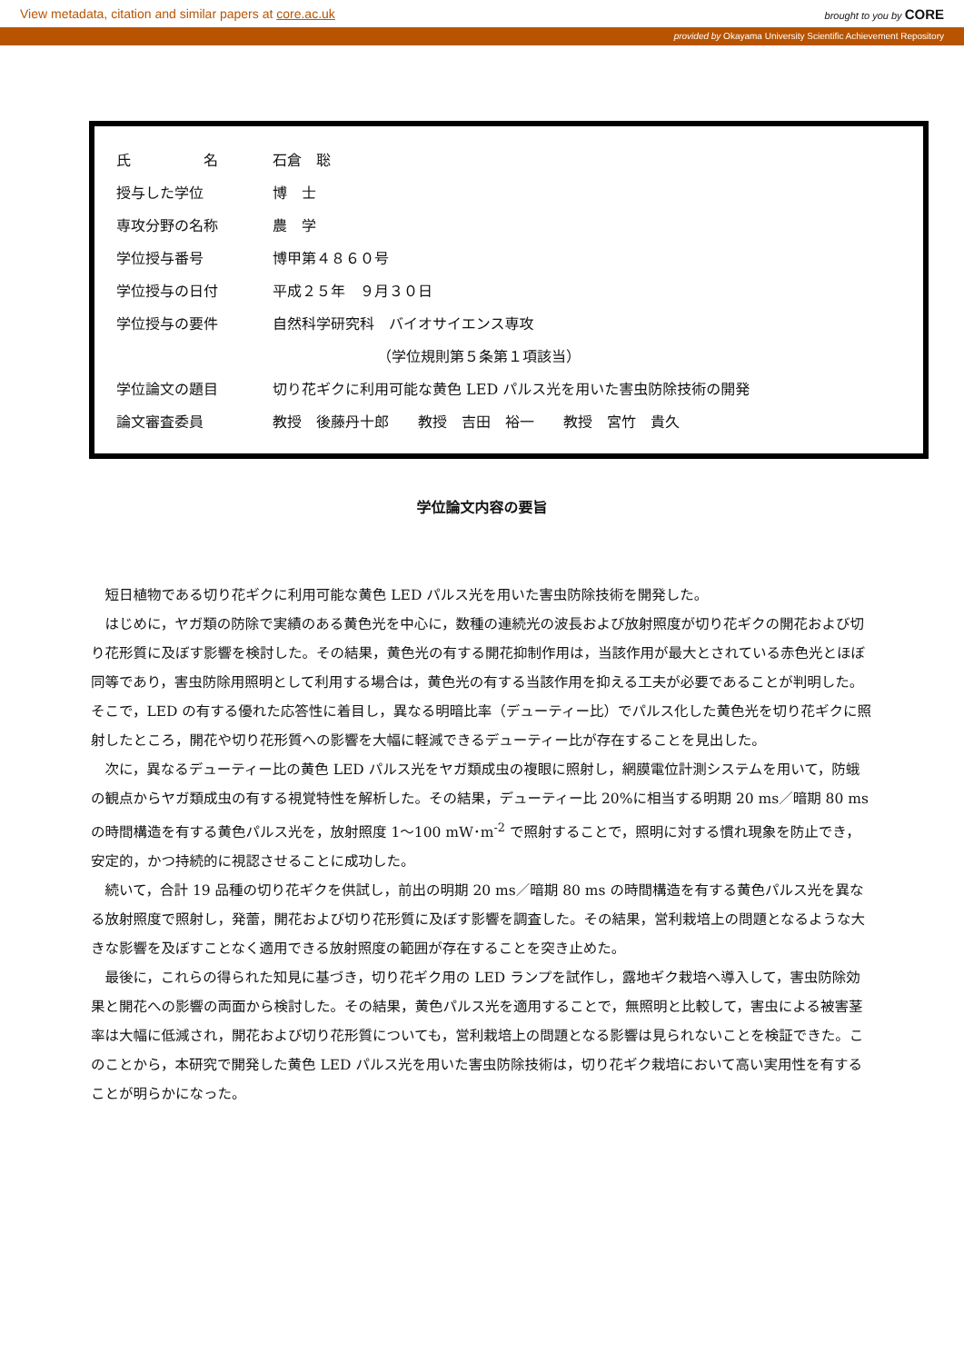View metadata, citation and similar papers at core.ac.uk brought to you by CORE
provided by Okayama University Scientific Achievement Repository
| 氏 名 | 石倉 聡 |
| 授与した学位 | 博 士 |
| 専攻分野の名称 | 農 学 |
| 学位授与番号 | 博甲第４８６０号 |
| 学位授与の日付 | 平成２５年 ９月３０日 |
| 学位授与の要件 | 自然科学研究科 バイオサイエンス専攻 |
| | （学位規則第５条第１項該当） |
| 学位論文の題目 | 切り花ギクに利用可能な黄色 LED パルス光を用いた害虫防除技術の開発 |
| 論文審査委員 | 教授 後藤丹十郎 教授 吉田 裕一 教授 宮竹 貴久 |
学位論文内容の要旨
短日植物である切り花ギクに利用可能な黄色 LED パルス光を用いた害虫防除技術を開発した。
はじめに，ヤガ類の防除で実績のある黄色光を中心に，数種の連続光の波長および放射照度が切り花ギクの開花および切り花形質に及ぼす影響を検討した。その結果，黄色光の有する開花抑制作用は，当該作用が最大とされている赤色光とほぼ同等であり，害虫防除用照明として利用する場合は，黄色光の有する当該作用を抑える工夫が必要であることが判明した。そこで，LED の有する優れた応答性に着目し，異なる明暗比率（デューティー比）でパルス化した黄色光を切り花ギクに照射したところ，開花や切り花形質への影響を大幅に軽減できるデューティー比が存在することを見出した。
次に，異なるデューティー比の黄色 LED パルス光をヤガ類成虫の複眼に照射し，網膜電位計測システムを用いて，防蛾の観点からヤガ類成虫の有する視覚特性を解析した。その結果，デューティー比 20%に相当する明期 20 ms／暗期 80 ms の時間構造を有する黄色パルス光を，放射照度 1～100 mW･m<sup>-2</sup> で照射することで，照明に対する慣れ現象を防止でき，安定的，かつ持続的に視認させることに成功した。
続いて，合計 19 品種の切り花ギクを供試し，前出の明期 20 ms／暗期 80 ms の時間構造を有する黄色パルス光を異なる放射照度で照射し，発蕾，開花および切り花形質に及ぼす影響を調査した。その結果，営利栽培上の問題となるような大きな影響を及ぼすことなく適用できる放射照度の範囲が存在することを突き止めた。
最後に，これらの得られた知見に基づき，切り花ギク用の LED ランプを試作し，露地ギク栽培へ導入して，害虫防除効果と開花への影響の両面から検討した。その結果，黄色パルス光を適用することで，無照明と比較して，害虫による被害茎率は大幅に低減され，開花および切り花形質についても，営利栽培上の問題となる影響は見られないことを検証できた。このことから，本研究で開発した黄色 LED パルス光を用いた害虫防除技術は，切り花ギク栽培において高い実用性を有することが明らかになった。